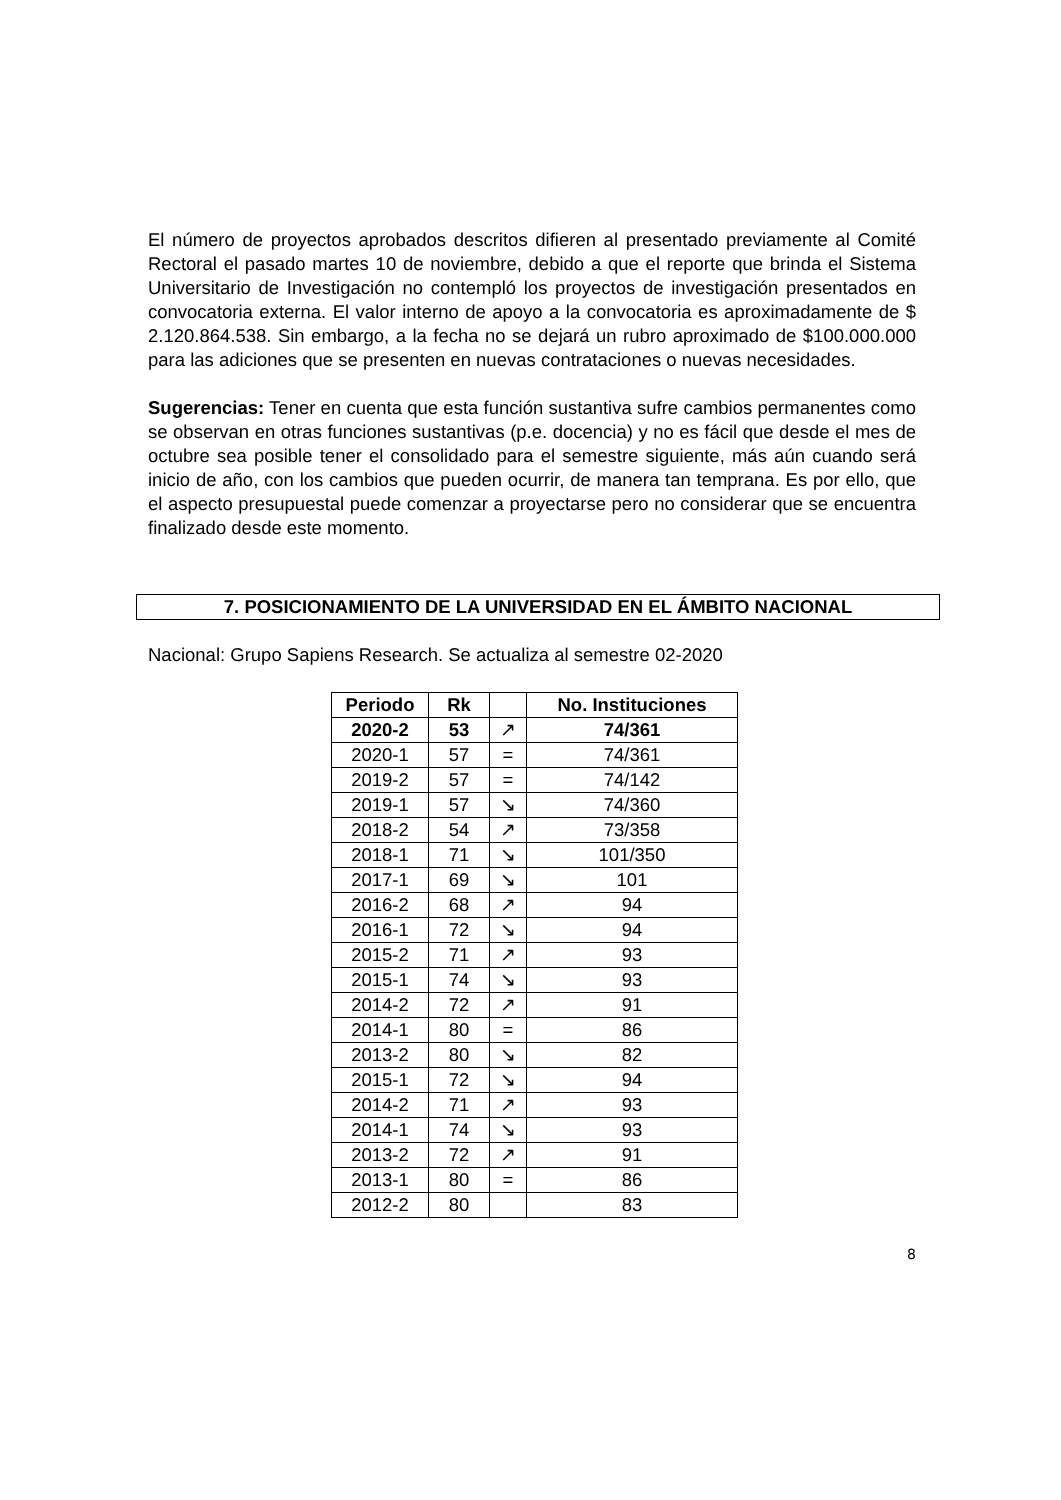El número de proyectos aprobados descritos difieren al presentado previamente al Comité Rectoral el pasado martes 10 de noviembre, debido a que el reporte que brinda el Sistema Universitario de Investigación no contempló los proyectos de investigación presentados en convocatoria externa. El valor interno de apoyo a la convocatoria es aproximadamente de $ 2.120.864.538. Sin embargo, a la fecha no se dejará un rubro aproximado de $100.000.000 para las adiciones que se presenten en nuevas contrataciones o nuevas necesidades.
Sugerencias: Tener en cuenta que esta función sustantiva sufre cambios permanentes como se observan en otras funciones sustantivas (p.e. docencia) y no es fácil que desde el mes de octubre sea posible tener el consolidado para el semestre siguiente, más aún cuando será inicio de año, con los cambios que pueden ocurrir, de manera tan temprana. Es por ello, que el aspecto presupuestal puede comenzar a proyectarse pero no considerar que se encuentra finalizado desde este momento.
7. POSICIONAMIENTO DE LA UNIVERSIDAD EN EL ÁMBITO NACIONAL
Nacional: Grupo Sapiens Research. Se actualiza al semestre 02-2020
| Periodo | Rk | | No. Instituciones |
| --- | --- | --- | --- |
| 2020-2 | 53 | ↗ | 74/361 |
| 2020-1 | 57 | = | 74/361 |
| 2019-2 | 57 | = | 74/142 |
| 2019-1 | 57 | ↘ | 74/360 |
| 2018-2 | 54 | ↗ | 73/358 |
| 2018-1 | 71 | ↘ | 101/350 |
| 2017-1 | 69 | ↘ | 101 |
| 2016-2 | 68 | ↗ | 94 |
| 2016-1 | 72 | ↘ | 94 |
| 2015-2 | 71 | ↗ | 93 |
| 2015-1 | 74 | ↘ | 93 |
| 2014-2 | 72 | ↗ | 91 |
| 2014-1 | 80 | = | 86 |
| 2013-2 | 80 | ↘ | 82 |
| 2015-1 | 72 | ↘ | 94 |
| 2014-2 | 71 | ↗ | 93 |
| 2014-1 | 74 | ↘ | 93 |
| 2013-2 | 72 | ↗ | 91 |
| 2013-1 | 80 | = | 86 |
| 2012-2 | 80 | | 83 |
8